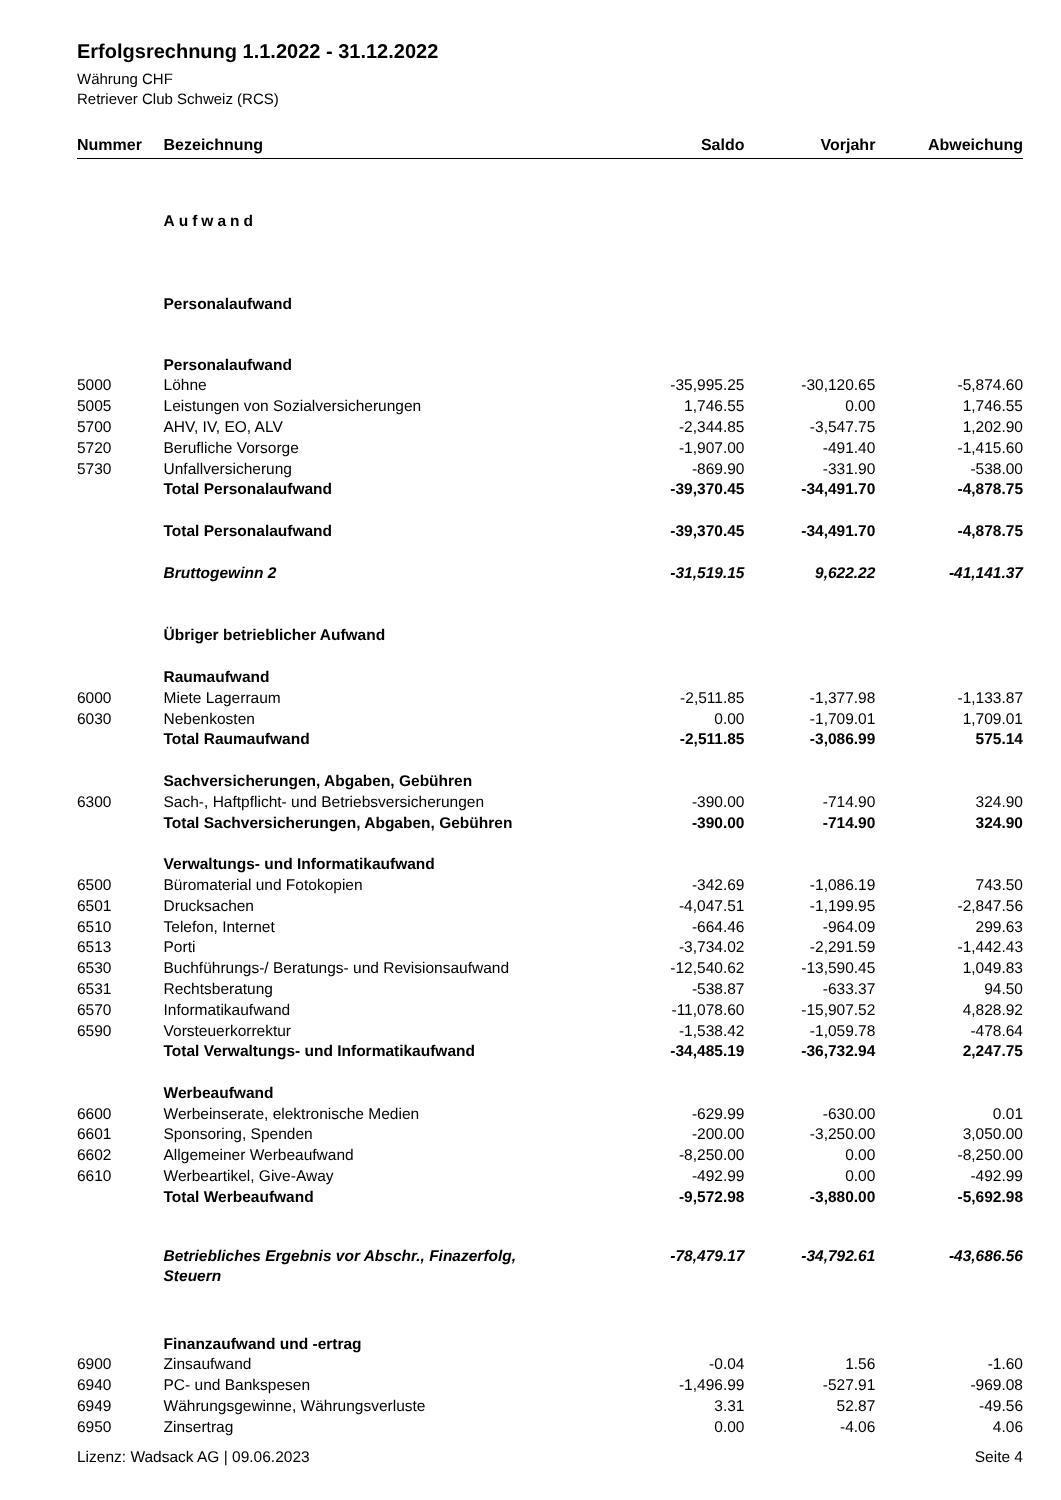Erfolgsrechnung 1.1.2022 - 31.12.2022
Währung CHF
Retriever Club Schweiz (RCS)
| Nummer | Bezeichnung | Saldo | Vorjahr | Abweichung |
| --- | --- | --- | --- | --- |
| | Aufwand | | | |
| | Personalaufwand | | | |
| | Personalaufwand | | | |
| 5000 | Löhne | -35,995.25 | -30,120.65 | -5,874.60 |
| 5005 | Leistungen von Sozialversicherungen | 1,746.55 | 0.00 | 1,746.55 |
| 5700 | AHV, IV, EO, ALV | -2,344.85 | -3,547.75 | 1,202.90 |
| 5720 | Berufliche Vorsorge | -1,907.00 | -491.40 | -1,415.60 |
| 5730 | Unfallversicherung | -869.90 | -331.90 | -538.00 |
| | Total Personalaufwand | -39,370.45 | -34,491.70 | -4,878.75 |
| | Total Personalaufwand | -39,370.45 | -34,491.70 | -4,878.75 |
| | Bruttogewinn 2 | -31,519.15 | 9,622.22 | -41,141.37 |
| | Übriger betrieblicher Aufwand | | | |
| | Raumaufwand | | | |
| 6000 | Miete Lagerraum | -2,511.85 | -1,377.98 | -1,133.87 |
| 6030 | Nebenkosten | 0.00 | -1,709.01 | 1,709.01 |
| | Total Raumaufwand | -2,511.85 | -3,086.99 | 575.14 |
| | Sachversicherungen, Abgaben, Gebühren | | | |
| 6300 | Sach-, Haftpflicht- und Betriebsversicherungen | -390.00 | -714.90 | 324.90 |
| | Total Sachversicherungen, Abgaben, Gebühren | -390.00 | -714.90 | 324.90 |
| | Verwaltungs- und Informatikaufwand | | | |
| 6500 | Büromaterial und Fotokopien | -342.69 | -1,086.19 | 743.50 |
| 6501 | Drucksachen | -4,047.51 | -1,199.95 | -2,847.56 |
| 6510 | Telefon, Internet | -664.46 | -964.09 | 299.63 |
| 6513 | Porti | -3,734.02 | -2,291.59 | -1,442.43 |
| 6530 | Buchführungs-/ Beratungs- und Revisionsaufwand | -12,540.62 | -13,590.45 | 1,049.83 |
| 6531 | Rechtsberatung | -538.87 | -633.37 | 94.50 |
| 6570 | Informatikaufwand | -11,078.60 | -15,907.52 | 4,828.92 |
| 6590 | Vorsteuerkorrektur | -1,538.42 | -1,059.78 | -478.64 |
| | Total Verwaltungs- und Informatikaufwand | -34,485.19 | -36,732.94 | 2,247.75 |
| | Werbeaufwand | | | |
| 6600 | Werbeinserate, elektronische Medien | -629.99 | -630.00 | 0.01 |
| 6601 | Sponsoring, Spenden | -200.00 | -3,250.00 | 3,050.00 |
| 6602 | Allgemeiner Werbeaufwand | -8,250.00 | 0.00 | -8,250.00 |
| 6610 | Werbeartikel, Give-Away | -492.99 | 0.00 | -492.99 |
| | Total Werbeaufwand | -9,572.98 | -3,880.00 | -5,692.98 |
| | Betriebliches Ergebnis vor Abschr., Finazerfolg, Steuern | -78,479.17 | -34,792.61 | -43,686.56 |
| | Finanzaufwand und -ertrag | | | |
| 6900 | Zinsaufwand | -0.04 | 1.56 | -1.60 |
| 6940 | PC- und Bankspesen | -1,496.99 | -527.91 | -969.08 |
| 6949 | Währungsgewinne, Währungsverluste | 3.31 | 52.87 | -49.56 |
| 6950 | Zinsertrag | 0.00 | -4.06 | 4.06 |
Lizenz: Wadsack AG | 09.06.2023 Seite 4